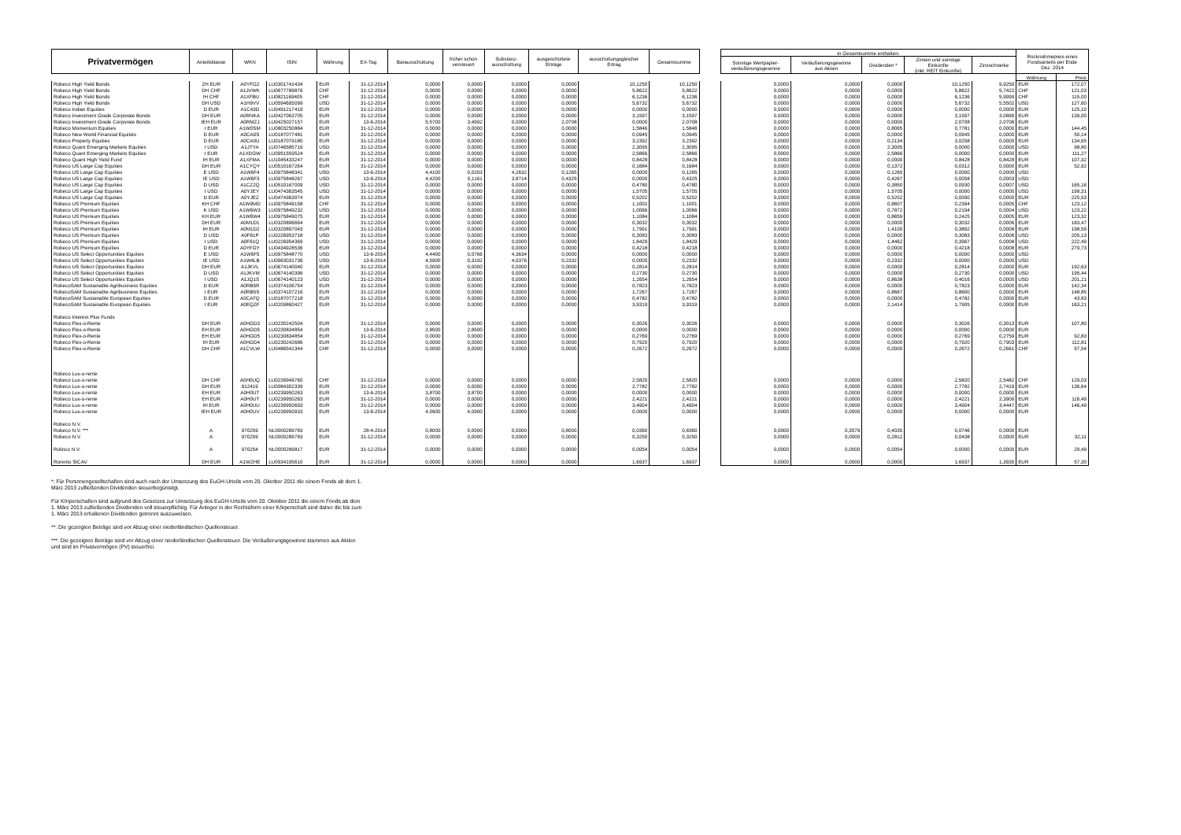| Privatvermögen | Anteilsklasse | WKN | ISIN | Währung | EX-Tag | Barausschüttung | früher schon versteuert | Substanz- ausschüttung | ausgeschüttete Erträge | ausschüttungsgleicher Ertrag | Gesamtsumme | | In Gesamtsumme enthalten: | | | | | Rücknahmepreis eines Fondsanteils per Ende Dez. 2014 | |
| --- | --- | --- | --- | --- | --- | --- | --- | --- | --- | --- | --- | --- | --- | --- | --- | --- | --- | --- | --- |
| | | | | | | | | | | | | | Sonstige Wertpapier- veräußerungsgewinne | Veräußerungsgewinne aus Aktien | Dividenden * | Zinsen und sonstige Einkünfte (inkl. REIT Einkünfte) | Zinsschranke | | |
| | | | | | | | | | | | | | | | | | | Währung | Preis |
| Robeco High Yield Bonds | ZH EUR | A0YFG2 | LU0301741434 | EUR | 31-12-2014 | 0,0000 | 0,0000 | 0,0000 | 0,0000 | 10,1250 | 10,1250 | | 0,0000 | 0,0000 | 0,0000 | 10,1250 | 9,9250 | EUR | 172,07 |
| Robeco High Yield Bonds | DH CHF | A1JVWK | LU0677789876 | CHF | 31-12-2014 | 0,0000 | 0,0000 | 0,0000 | 0,0000 | 5,8622 | 5,8622 | | 0,0000 | 0,0000 | 0,0000 | 5,8622 | 5,7422 | CHF | 121,03 |
| Robeco High Yield Bonds | IH CHF | A1XFBU | LU0821169405 | CHF | 31-12-2014 | 0,0000 | 0,0000 | 0,0000 | 0,0000 | 6,1236 | 6,1236 | | 0,0000 | 0,0000 | 0,0000 | 6,1236 | 5,9999 | CHF | 115,00 |
| Robeco High Yield Bonds | DH USD | A1H9VV | LU0594695099 | USD | 31-12-2014 | 0,0000 | 0,0000 | 0,0000 | 0,0000 | 5,6732 | 5,6732 | | 0,0000 | 0,0000 | 0,0000 | 5,6732 | 5,5502 | USD | 127,60 |
| Robeco Indian Equities | D EUR | A1C43D | LU0491217419 | EUR | 31-12-2014 | 0,0000 | 0,0000 | 0,0000 | 0,0000 | 0,0000 | 0,0000 | | 0,0000 | 0,0000 | 0,0000 | 0,0000 | 0,0000 | EUR | 125,10 |
| Robeco Investment Grade Corporate Bonds | DH EUR | A0RNKA | LU0427063705 | EUR | 31-12-2014 | 0,0000 | 0,0000 | 0,0000 | 0,0000 | 3,1597 | 3,1597 | | 0,0000 | 0,0000 | 0,0000 | 3,1597 | 3,0899 | EUR | 139,00 |
| Robeco Investment Grade Corporate Bonds | IEH EUR | A0RMZJ | LU0425027157 | EUR | 13-6-2014 | 5,5700 | 3,4992 | 0,0000 | 2,0708 | 0,0000 | 2,0708 | | 0,0000 | 0,0000 | 0,0000 | 2,0708 | 2,0708 | EUR | |
| Robeco Momentum Equities | I EUR | A1W0SM | LU0803250884 | EUR | 31-12-2014 | 0,0000 | 0,0000 | 0,0000 | 0,0000 | 1,5846 | 1,5846 | | 0,0000 | 0,0000 | 0,8065 | 0,7781 | 0,0000 | EUR | 144,45 |
| Robeco New World Financial Equities | D EUR | A0CA0S | LU0187077481 | EUR | 31-12-2014 | 0,0000 | 0,0000 | 0,0000 | 0,0000 | 0,0945 | 0,0945 | | 0,0000 | 0,0000 | 0,0000 | 0,0945 | 0,0000 | EUR | 50,14 |
| Robeco Property Equities | D EUR | A0CA0U | LU0187079180 | EUR | 31-12-2014 | 0,0000 | 0,0000 | 0,0000 | 0,0000 | 3,2392 | 3,2392 | | 0,0000 | 0,0000 | 0,2134 | 3,0258 | 0,0000 | EUR | 134,65 |
| Robeco Quant Emerging Markets Equities | I USD | A1JTYA | LU0746585719 | USD | 31-12-2014 | 0,0000 | 0,0000 | 0,0000 | 0,0000 | 2,3095 | 2,3095 | | 0,0000 | 0,0000 | 2,3095 | 0,0000 | 0,0000 | USD | 98,80 |
| Robeco Quant Emerging Markets Equities | I EUR | A1XDGW | LU0951559524 | EUR | 31-12-2014 | 0,0000 | 0,0000 | 0,0000 | 0,0000 | 2,5866 | 2,5866 | | 0,0000 | 0,0000 | 2,5866 | 0,0000 | 0,0000 | EUR | 111,27 |
| Robeco Quant High Yield Fund | IH EUR | A1XFMA | LU1045433247 | EUR | 31-12-2014 | 0,0000 | 0,0000 | 0,0000 | 0,0000 | 0,8428 | 0,8428 | | 0,0000 | 0,0000 | 0,0000 | 0,8428 | 0,8428 | EUR | 107,32 |
| Robeco US Large Cap Equities | DH EUR | A1CYQY | LU0510167264 | EUR | 31-12-2014 | 0,0000 | 0,0000 | 0,0000 | 0,0000 | 0,1684 | 0,1684 | | 0,0000 | 0,0000 | 0,1372 | 0,0312 | 0,0000 | EUR | 52,92 |
| Robeco US Large Cap Equities | E USD | A1W6F4 | LU0975848341 | USD | 13-6-2014 | 4,4100 | 0,0203 | 4,2632 | 0,1265 | 0,0000 | 0,1265 | | 0,0000 | 0,0000 | 0,1265 | 0,0000 | 0,0000 | USD | |
| Robeco US Large Cap Equities | IE USD | A1W6F3 | LU0975848267 | USD | 13-6-2014 | 4,4200 | 0,1161 | 3,8714 | 0,4325 | 0,0000 | 0,4325 | | 0,0000 | 0,0000 | 0,4267 | 0,0058 | 0,0003 | USD | |
| Robeco US Large Cap Equities | D USD | A1CZ2Q | LU0510167009 | USD | 31-12-2014 | 0,0000 | 0,0000 | 0,0000 | 0,0000 | 0,4780 | 0,4780 | | 0,0000 | 0,0000 | 0,3850 | 0,0930 | 0,0007 | USD | 165,16 |
| Robeco US Large Cap Equities | I USD | A0YJEY | LU0474363545 | USD | 31-12-2014 | 0,0000 | 0,0000 | 0,0000 | 0,0000 | 1,5705 | 1,5705 | | 0,0000 | 0,0000 | 1,5705 | 0,0000 | 0,0000 | USD | 199,31 |
| Robeco US Large Cap Equities | D EUR | A0YJEZ | LU0474363974 | EUR | 31-12-2014 | 0,0000 | 0,0000 | 0,0000 | 0,0000 | 0,5202 | 0,5202 | | 0,0000 | 0,0000 | 0,5202 | 0,0000 | 0,0000 | EUR | 225,53 |
| Robeco US Premium Equities | KH CHF | A1W9MD | LU0975849158 | CHF | 31-12-2014 | 0,0000 | 0,0000 | 0,0000 | 0,0000 | 1,1001 | 1,1001 | | 0,0000 | 0,0000 | 0,8607 | 0,2394 | 0,0005 | CHF | 123,12 |
| Robeco US Premium Equities | K USD | A1W6W3 | LU0975849232 | USD | 31-12-2014 | 0,0000 | 0,0000 | 0,0000 | 0,0000 | 1,0066 | 1,0066 | | 0,0000 | 0,0000 | 0,7872 | 0,2194 | 0,0004 | USD | 123,22 |
| Robeco US Premium Equities | KH EUR | A1W6W4 | LU0975849075 | EUR | 31-12-2014 | 0,0000 | 0,0000 | 0,0000 | 0,0000 | 1,1084 | 1,1084 | | 0,0000 | 0,0000 | 0,8659 | 0,2425 | 0,0005 | EUR | 123,32 |
| Robeco US Premium Equities | DH EUR | A0M1D1 | LU0320896664 | EUR | 31-12-2014 | 0,0000 | 0,0000 | 0,0000 | 0,0000 | 0,3032 | 0,3032 | | 0,0000 | 0,0000 | 0,0000 | 0,3032 | 0,0006 | EUR | 183,47 |
| Robeco US Premium Equities | IH EUR | A0M1D2 | LU0320897043 | EUR | 31-12-2014 | 0,0000 | 0,0000 | 0,0000 | 0,0000 | 1,7991 | 1,7991 | | 0,0000 | 0,0000 | 1,4100 | 0,3892 | 0,0008 | EUR | 198,59 |
| Robeco US Premium Equities | D USD | A0F61P | LU0226953718 | USD | 31-12-2014 | 0,0000 | 0,0000 | 0,0000 | 0,0000 | 0,3083 | 0,3083 | | 0,0000 | 0,0000 | 0,0000 | 0,3083 | 0,0006 | USD | 205,13 |
| Robeco US Premium Equities | I USD | A0F61Q | LU0226954369 | USD | 31-12-2014 | 0,0000 | 0,0000 | 0,0000 | 0,0000 | 1,8429 | 1,8429 | | 0,0000 | 0,0000 | 1,4462 | 0,3967 | 0,0008 | USD | 222,49 |
| Robeco US Premium Equities | D EUR | A0YFGY | LU0434928536 | EUR | 31-12-2014 | 0,0000 | 0,0000 | 0,0000 | 0,0000 | 0,4218 | 0,4218 | | 0,0000 | 0,0000 | 0,0000 | 0,4218 | 0,0008 | EUR | 279,73 |
| Robeco US Select Opportunities Equities | E USD | A1W6F5 | LU0975848770 | USD | 13-6-2014 | 4,4400 | 0,0766 | 4,3634 | 0,0000 | 0,0000 | 0,0000 | | 0,0000 | 0,0000 | 0,0000 | 0,0000 | 0,0000 | USD | |
| Robeco US Select Opportunities Equities | IE USD | A1W4LB | LU0963031736 | USD | 13-6-2014 | 4,5900 | 0,3192 | 4,0376 | 0,2332 | 0,0000 | 0,2332 | | 0,0000 | 0,0000 | 0,2332 | 0,0000 | 0,0000 | USD | |
| Robeco US Select Opportunities Equities | DH EUR | A1JKVL | LU0674140040 | EUR | 31-12-2014 | 0,0000 | 0,0000 | 0,0000 | 0,0000 | 0,2814 | 0,2814 | | 0,0000 | 0,0000 | 0,0000 | 0,2814 | 0,0000 | EUR | 192,63 |
| Robeco US Select Opportunities Equities | D USD | A1JKVM | LU0674140396 | USD | 31-12-2014 | 0,0000 | 0,0000 | 0,0000 | 0,0000 | 0,2730 | 0,2730 | | 0,0000 | 0,0000 | 0,0000 | 0,2730 | 0,0000 | USD | 195,44 |
| Robeco US Select Opportunities Equities | I USD | A1JQ1S | LU0674140123 | USD | 31-12-2014 | 0,0000 | 0,0000 | 0,0000 | 0,0000 | 1,2654 | 1,2654 | | 0,0000 | 0,0000 | 0,8638 | 0,4016 | 0,0000 | USD | 201,21 |
| RobecoSAM Sustainable Agribusiness Equities | D EUR | A0RB5R | LU0374106754 | EUR | 31-12-2014 | 0,0000 | 0,0000 | 0,0000 | 0,0000 | 0,7823 | 0,7823 | | 0,0000 | 0,0000 | 0,0000 | 0,7823 | 0,0000 | EUR | 142,34 |
| RobecoSAM Sustainable Agribusiness Equities | I EUR | A0RB5S | LU0374107216 | EUR | 31-12-2014 | 0,0000 | 0,0000 | 0,0000 | 0,0000 | 1,7267 | 1,7267 | | 0,0000 | 0,0000 | 0,8667 | 0,8600 | 0,0000 | EUR | 148,85 |
| RobecoSAM Sustainable European Equities | D EUR | A0CATQ | LU0187077218 | EUR | 31-12-2014 | 0,0000 | 0,0000 | 0,0000 | 0,0000 | 0,4782 | 0,4782 | | 0,0000 | 0,0000 | 0,0000 | 0,4782 | 0,0000 | EUR | 43,83 |
| RobecoSAM Sustainable European Equities | I EUR | A0EQZF | LU0209860427 | EUR | 31-12-2014 | 0,0000 | 0,0000 | 0,0000 | 0,0000 | 3,9319 | 3,9319 | | 0,0000 | 0,0000 | 2,1414 | 1,7905 | 0,0000 | EUR | 163,21 |
| Robeco Interest Plus Funds | | | | | | | | | | | | | | | | | | | |
| Robeco Flex-o-Rente | DH EUR | A0HGD3 | LU0230242504 | EUR | 31-12-2014 | 0,0000 | 0,0000 | 0,0000 | 0,0000 | 0,3026 | 0,3026 | | 0,0000 | 0,0000 | 0,0000 | 0,3026 | 0,3013 | EUR | 107,80 |
| Robeco Flex-o-Rente | EH EUR | A0HGD5 | LU0230834854 | EUR | 13-6-2014 | 2,8500 | 2,8500 | 0,0000 | 0,0000 | 0,0000 | 0,0000 | | 0,0000 | 0,0000 | 0,0000 | 0,0000 | 0,0000 | EUR | |
| Robeco Flex-o-Rente | EH EUR | A0HGD5 | LU0230834854 | EUR | 31-12-2014 | 0,0000 | 0,0000 | 0,0000 | 0,0000 | 0,2769 | 0,2769 | | 0,0000 | 0,0000 | 0,0000 | 0,2769 | 0,2759 | EUR | 92,83 |
| Robeco Flex-o-Rente | IH EUR | A0HGD4 | LU0230242686 | EUR | 31-12-2014 | 0,0000 | 0,0000 | 0,0000 | 0,0000 | 0,7920 | 0,7920 | | 0,0000 | 0,0000 | 0,0000 | 0,7920 | 0,7903 | EUR | 112,81 |
| Robeco Flex-o-Rente | DH CHF | A1CVLW | LU0486541344 | CHF | 31-12-2014 | 0,0000 | 0,0000 | 0,0000 | 0,0000 | 0,2672 | 0,2672 | | 0,0000 | 0,0000 | 0,0000 | 0,2672 | 0,2661 | CHF | 97,54 |
| Robeco Lux-o-rente | | | | | | | | | | | | | | | | | | | |
| Robeco Lux-o-rente | DH CHF | A0H0UQ | LU0239949760 | CHF | 31-12-2014 | 0,0000 | 0,0000 | 0,0000 | 0,0000 | 2,5820 | 2,5820 | | 0,0000 | 0,0000 | 0,0000 | 2,5820 | 2,5482 | CHF | 129,03 |
| Robeco Lux-o-rente | DH EUR | 912419 | LU0084302339 | EUR | 31-12-2014 | 0,0000 | 0,0000 | 0,0000 | 0,0000 | 2,7782 | 2,7782 | | 0,0000 | 0,0000 | 0,0000 | 2,7782 | 2,7419 | EUR | 136,64 |
| Robeco Lux-o-rente | EH EUR | A0H0UT | LU0239950263 | EUR | 13-6-2014 | 3,8700 | 3,8700 | 0,0000 | 0,0000 | 0,0000 | 0,0000 | | 0,0000 | 0,0000 | 0,0000 | 0,0000 | 0,0000 | EUR | |
| Robeco Lux-o-rente | EH EUR | A0H0UT | LU0239950263 | EUR | 31-12-2014 | 0,0000 | 0,0000 | 0,0000 | 0,0000 | 2,4221 | 2,4221 | | 0,0000 | 0,0000 | 0,0000 | 2,4221 | 2,3909 | EUR | 116,49 |
| Robeco Lux-o-rente | IH EUR | A0H0UU | LU0239950693 | EUR | 31-12-2014 | 0,0000 | 0,0000 | 0,0000 | 0,0000 | 3,4904 | 3,4904 | | 0,0000 | 0,0000 | 0,0000 | 3,4904 | 3,4447 | EUR | 146,49 |
| Robeco Lux-o-rente | IEH EUR | A0H0UV | LU0239950933 | EUR | 13-6-2014 | 4,0900 | 4,0900 | 0,0000 | 0,0000 | 0,0000 | 0,0000 | | 0,0000 | 0,0000 | 0,0000 | 0,0000 | 0,0000 | EUR | |
| Robeco N.V. | | | | | | | | | | | | | | | | | | | |
| Robeco N.V. *** | A | 970259 | NL0000289783 | EUR | 28-4-2014 | 0,8000 | 0,0000 | 0,0000 | 0,8000 | 0,0360 | 0,8360 | | 0,0000 | 0,3579 | 0,4035 | 0,0746 | 0,0000 | EUR | |
| Robeco N.V. | A | 970259 | NL0000289783 | EUR | 31-12-2014 | 0,0000 | 0,0000 | 0,0000 | 0,0000 | 0,3250 | 0,3250 | | 0,0000 | 0,0000 | 0,2812 | 0,0438 | 0,0000 | EUR | 32,11 |
| Rolinco N.V. | A | 970254 | NL0000289817 | EUR | 31-12-2014 | 0,0000 | 0,0000 | 0,0000 | 0,0000 | 0,0054 | 0,0054 | | 0,0000 | 0,0000 | 0,0054 | 0,0000 | 0,0000 | EUR | 29,49 |
| Rorento SICAV | DH EUR | A1WZHE | LU0934195610 | EUR | 31-12-2014 | 0,0000 | 0,0000 | 0,0000 | 0,0000 | 1,6937 | 1,6937 | | 0,0000 | 0,0000 | 0,0000 | 1,6937 | 1,3935 | EUR | 57,30 |
*: Für Personengesellschaften sind auch nach der Umsetzung des EuGH-Urteils vom 20. Oktober 2011 die einem Fonds ab dem 1.
März 2013 zufließenden Dividenden steuerbegünstigt.
Für Körperschaften sind aufgrund des Gesetzes zur Umsetzung des EuGH-Urteils vom 20. Oktober 2011 die einem Fonds ab dem
1. März 2013 zufließenden Dividenden voll steuerpflichtig. Für Anleger in der Rechtsform einer Körperschaft sind daher die bis zum
1. März 2013 erhaltenen Dividenden getrennt auszuweisen.
**: Die gezeigten Beträge sind vor Abzug einer niederländischen Quellensteuer.
***: Die gezeigten Beträge sind vor Abzug einer niederländischen Quellensteuer. Die Veräußerungsgewinne stammen aus Aktien
und sind im Privatvermögen (PV) steuerfrei.